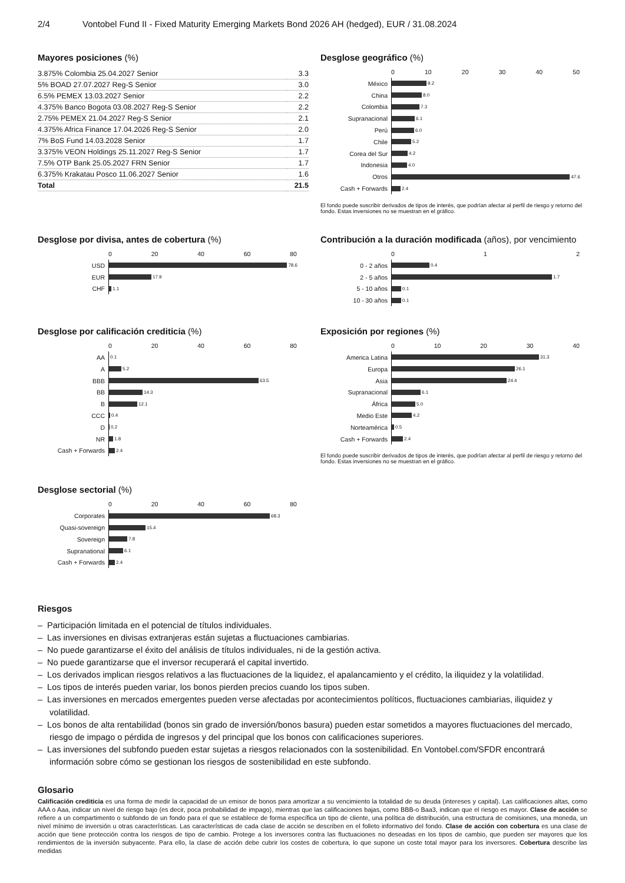2/4 Vontobel Fund II - Fixed Maturity Emerging Markets Bond 2026 AH (hedged), EUR / 31.08.2024
Mayores posiciones (%)
| 3.875% Colombia 25.04.2027 Senior | 3.3 |
| 5% BOAD 27.07.2027 Reg-S Senior | 3.0 |
| 6.5% PEMEX 13.03.2027 Senior | 2.2 |
| 4.375% Banco Bogota 03.08.2027 Reg-S Senior | 2.2 |
| 2.75% PEMEX 21.04.2027 Reg-S Senior | 2.1 |
| 4.375% Africa Finance 17.04.2026 Reg-S Senior | 2.0 |
| 7% BoS Fund 14.03.2028 Senior | 1.7 |
| 3.375% VEON Holdings 25.11.2027 Reg-S Senior | 1.7 |
| 7.5% OTP Bank 25.05.2027 FRN Senior | 1.7 |
| 6.375% Krakatau Posco 11.06.2027 Senior | 1.6 |
| Total | 21.5 |
Desglose geográfico (%)
0 10 20 30 40 50
México
9.2
China
8.0
Colombia
7.3
Supranacional
6.1
Perú
6.0
Chile
5.2
Corea del Sur
4.2
Indonesia
4.0
Otros
47.6
Cash + Forwards
2.4
El fondo puede suscribir derivados de tipos de interés, que podrían afectar al perfil de riesgo y retorno del fondo. Estas inversiones no se muestran en el gráfico.
Desglose por divisa, antes de cobertura (%)
0 20 40 60 80
USD
78.6
EUR
17.9
CHF
1.1
Contribución a la duración modificada (años), por vencimiento
0 1 2
0 - 2 años
0.4
2 - 5 años
1.7
5 - 10 años
0.1
10 - 30 años
0.1
Desglose por calificación crediticia (%)
0 20 40 60 80
AA
0.1
A
5.2
BBB
63.5
BB
14.3
B
12.1
CCC
0.4
D
0.2
NR
1.8
Cash + Forwards
2.4
Exposición por regiones (%)
0 10 20 30 40
America Latina
31.3
Europa
26.1
Asia
24.4
Supranacional
6.1
África
5.0
Medio Este
4.2
Norteamérica
0.5
Cash + Forwards
2.4
El fondo puede suscribir derivados de tipos de interés, que podrían afectar al perfil de riesgo y retorno del fondo. Estas inversiones no se muestran en el gráfico.
Desglose sectorial (%)
0 20 40 60 80
Corporates
68.3
Quasi-sovereign
15.4
Sovereign
7.8
Supranational
6.1
Cash + Forwards
2.4
Riesgos
– Participación limitada en el potencial de títulos individuales.
– Las inversiones en divisas extranjeras están sujetas a fluctuaciones cambiarias.
– No puede garantizarse el éxito del análisis de títulos individuales, ni de la gestión activa.
– No puede garantizarse que el inversor recuperará el capital invertido.
– Los derivados implican riesgos relativos a las fluctuaciones de la liquidez, el apalancamiento y el crédito, la iliquidez y la volatilidad.
– Los tipos de interés pueden variar, los bonos pierden precios cuando los tipos suben.
– Las inversiones en mercados emergentes pueden verse afectadas por acontecimientos políticos, fluctuaciones cambiarias, iliquidez y volatilidad.
– Los bonos de alta rentabilidad (bonos sin grado de inversión/bonos basura) pueden estar sometidos a mayores fluctuaciones del mercado, riesgo de impago o pérdida de ingresos y del principal que los bonos con calificaciones superiores.
– Las inversiones del subfondo pueden estar sujetas a riesgos relacionados con la sostenibilidad. En Vontobel.com/SFDR encontrará información sobre cómo se gestionan los riesgos de sostenibilidad en este subfondo.
Glosario
Calificación crediticia es una forma de medir la capacidad de un emisor de bonos para amortizar a su vencimiento la totalidad de su deuda (intereses y capital). Las calificaciones altas, como AAA o Aaa, indicar un nivel de riesgo bajo (es decir, poca probabilidad de impago), mientras que las calificaciones bajas, como BBB-o Baa3, indican que el riesgo es mayor. Clase de acción se refiere a un compartimento o subfondo de un fondo para el que se establece de forma específica un tipo de cliente, una política de distribución, una estructura de comisiones, una moneda, un nivel mínimo de inversión u otras características. Las características de cada clase de acción se describen en el folleto informativo del fondo. Clase de acción con cobertura es una clase de acción que tiene protección contra los riesgos de tipo de cambio. Protege a los inversores contra las fluctuaciones no deseadas en los tipos de cambio, que pueden ser mayores que los rendimientos de la inversión subyacente. Para ello, la clase de acción debe cubrir los costes de cobertura, lo que supone un coste total mayor para los inversores. Cobertura describe las medidas